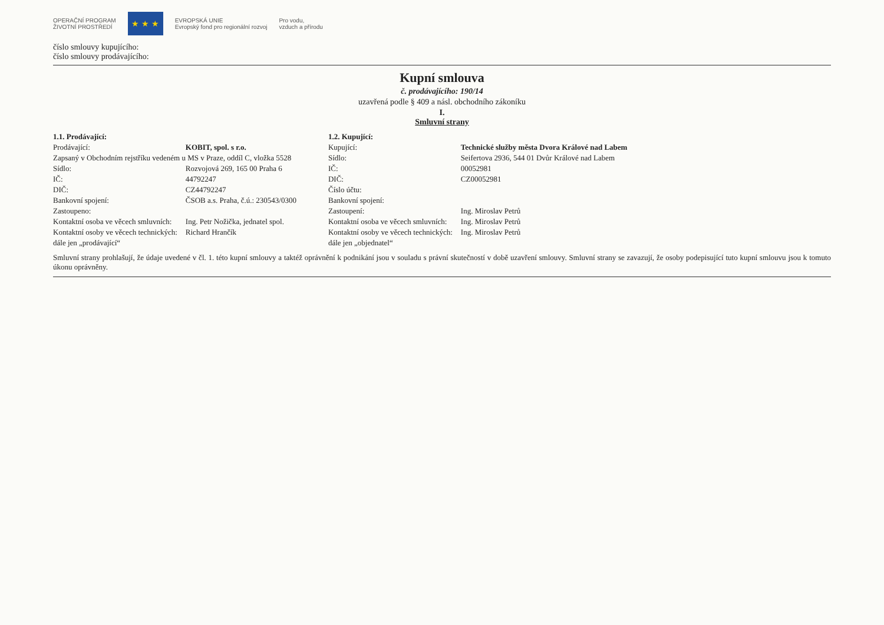OPERAČNÍ PROGRAM
ŽIVOTNÍ PROSTŘEDÍ
★ ★ ★
EVROPSKÁ UNIE
Evropský fond pro regionální rozvoj
Pro vodu,
vzduch a přírodu
číslo smlouvy kupujícího:
číslo smlouvy prodávajícího:
Kupní smlouva
č. prodávajícího: 190/14
uzavřená podle § 409 a násl. obchodního zákoníku
I.
Smluvní strany
| 1.1. Prodávající: | |
| Prodávající: | KOBIT, spol. s r.o. |
| Zapsaný v Obchodním rejstříku vedeném u MS v Praze, oddíl C, vložka 5528 | |
| Sídlo: | Rozvojová 269, 165 00 Praha 6 |
| IČ: | 44792247 |
| DIČ: | CZ44792247 |
| Bankovní spojení: | ČSOB a.s. Praha, č.ú.: 230543/0300 |
| Zastoupeno: | |
| Kontaktní osoba ve věcech smluvních: | Ing. Petr Nožička, jednatel spol. |
| Kontaktní osoby ve věcech technických: | Richard Hrančík |
| dále jen „prodávající“ | |
| 1.2. Kupující: | |
| Kupující: | Technické služby města Dvora Králové nad Labem |
| Sídlo: | Seifertova 2936, 544 01 Dvůr Králové nad Labem |
| IČ: | 00052981 |
| DIČ: | CZ00052981 |
| Číslo účtu: | |
| Bankovní spojení: | |
| Zastoupení: | Ing. Miroslav Petrů |
| Kontaktní osoba ve věcech smluvních: | Ing. Miroslav Petrů |
| Kontaktní osoby ve věcech technických: | Ing. Miroslav Petrů |
| dále jen „objednatel“ | |
Smluvní strany prohlašují, že údaje uvedené v čl. 1. této kupní smlouvy a taktéž oprávnění k podnikání jsou v souladu s právní skutečností v době uzavření smlouvy. Smluvní strany se zavazují, že osoby podepisující tuto kupní smlouvu jsou k tomuto úkonu oprávněny.